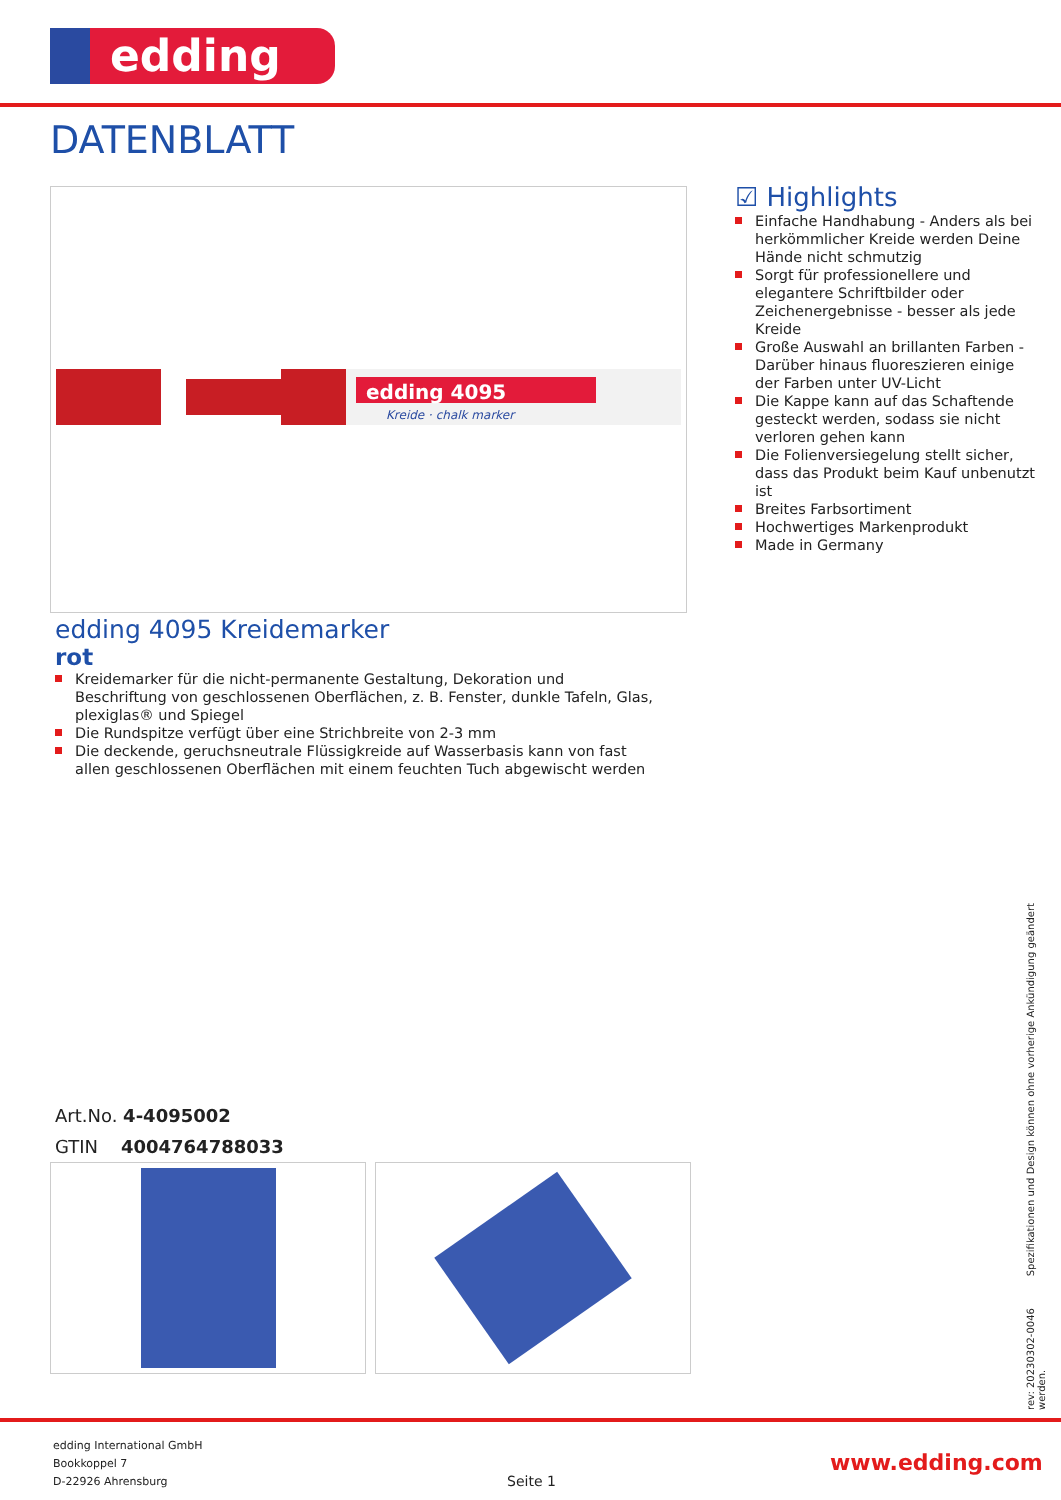edding
DATENBLATT
edding 4095
Kreide · chalk marker
☑ Highlights
Einfache Handhabung - Anders als bei herkömmlicher Kreide werden Deine Hände nicht schmutzig
Sorgt für professionellere und elegantere Schriftbilder oder Zeichenergebnisse - besser als jede Kreide
Große Auswahl an brillanten Farben - Darüber hinaus fluoreszieren einige der Farben unter UV-Licht
Die Kappe kann auf das Schaftende gesteckt werden, sodass sie nicht verloren gehen kann
Die Folienversiegelung stellt sicher, dass das Produkt beim Kauf unbenutzt ist
Breites Farbsortiment
Hochwertiges Markenprodukt
Made in Germany
edding 4095 Kreidemarker
rot
Kreidemarker für die nicht-permanente Gestaltung, Dekoration und Beschriftung von geschlossenen Oberflächen, z. B. Fenster, dunkle Tafeln, Glas, plexiglas® und Spiegel
Die Rundspitze verfügt über eine Strichbreite von 2-3 mm
Die deckende, geruchsneutrale Flüssigkreide auf Wasserbasis kann von fast allen geschlossenen Oberflächen mit einem feuchten Tuch abgewischt werden
Art.No. 4-4095002
GTIN 4004764788033
rev: 20230302-0046 Spezifikationen und Design können ohne vorherige Ankündigung geändert werden.
edding International GmbH
Bookkoppel 7
D-22926 Ahrensburg
Seite 1
www.edding.com